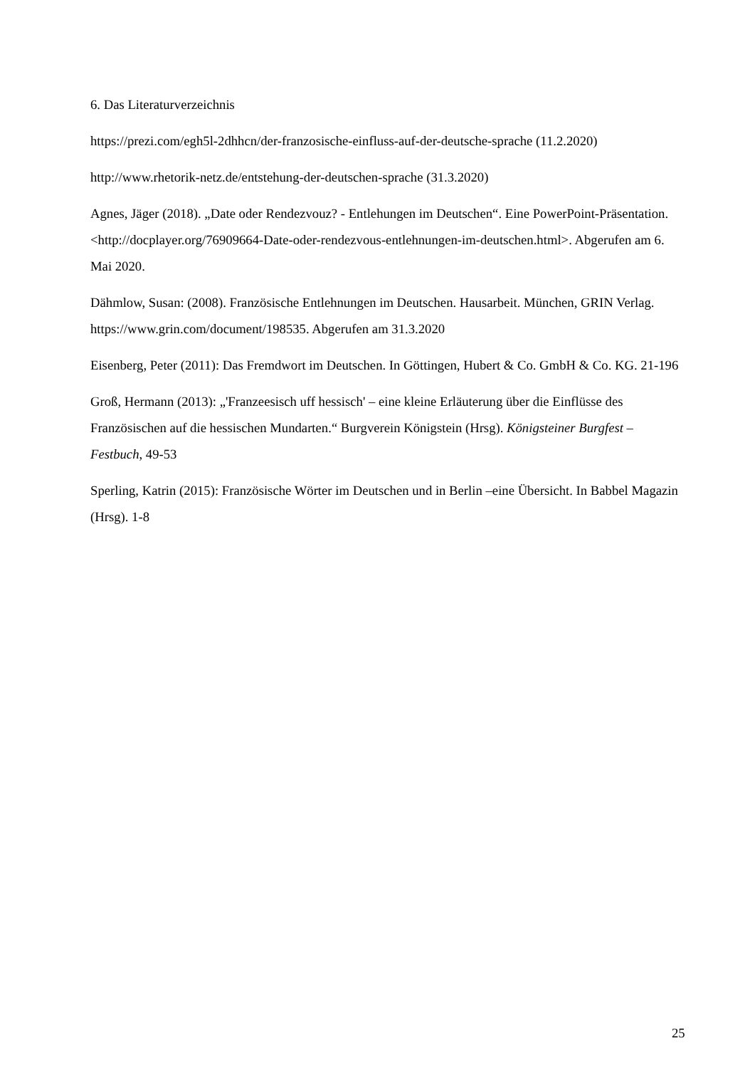6. Das Literaturverzeichnis
https://prezi.com/egh5l-2dhhcn/der-franzosische-einfluss-auf-der-deutsche-sprache (11.2.2020)
http://www.rhetorik-netz.de/entstehung-der-deutschen-sprache (31.3.2020)
Agnes, Jäger (2018). „Date oder Rendezvouz? - Entlehungen im Deutschen“. Eine PowerPoint-Präsentation. <http://docplayer.org/76909664-Date-oder-rendezvous-entlehnungen-im-deutschen.html>. Abgerufen am 6. Mai 2020.
Dähmlow, Susan: (2008). Französische Entlehnungen im Deutschen. Hausarbeit. München, GRIN Verlag. https://www.grin.com/document/198535. Abgerufen am 31.3.2020
Eisenberg, Peter (2011): Das Fremdwort im Deutschen. In Göttingen, Hubert & Co. GmbH & Co. KG. 21-196
Groß, Hermann (2013): „'Franzeesisch uff hessisch' – eine kleine Erläuterung über die Einflüsse des Französischen auf die hessischen Mundarten.“ Burgverein Königstein (Hrsg). Königsteiner Burgfest – Festbuch, 49-53
Sperling, Katrin (2015): Französische Wörter im Deutschen und in Berlin –eine Übersicht. In Babbel Magazin (Hrsg). 1-8
25